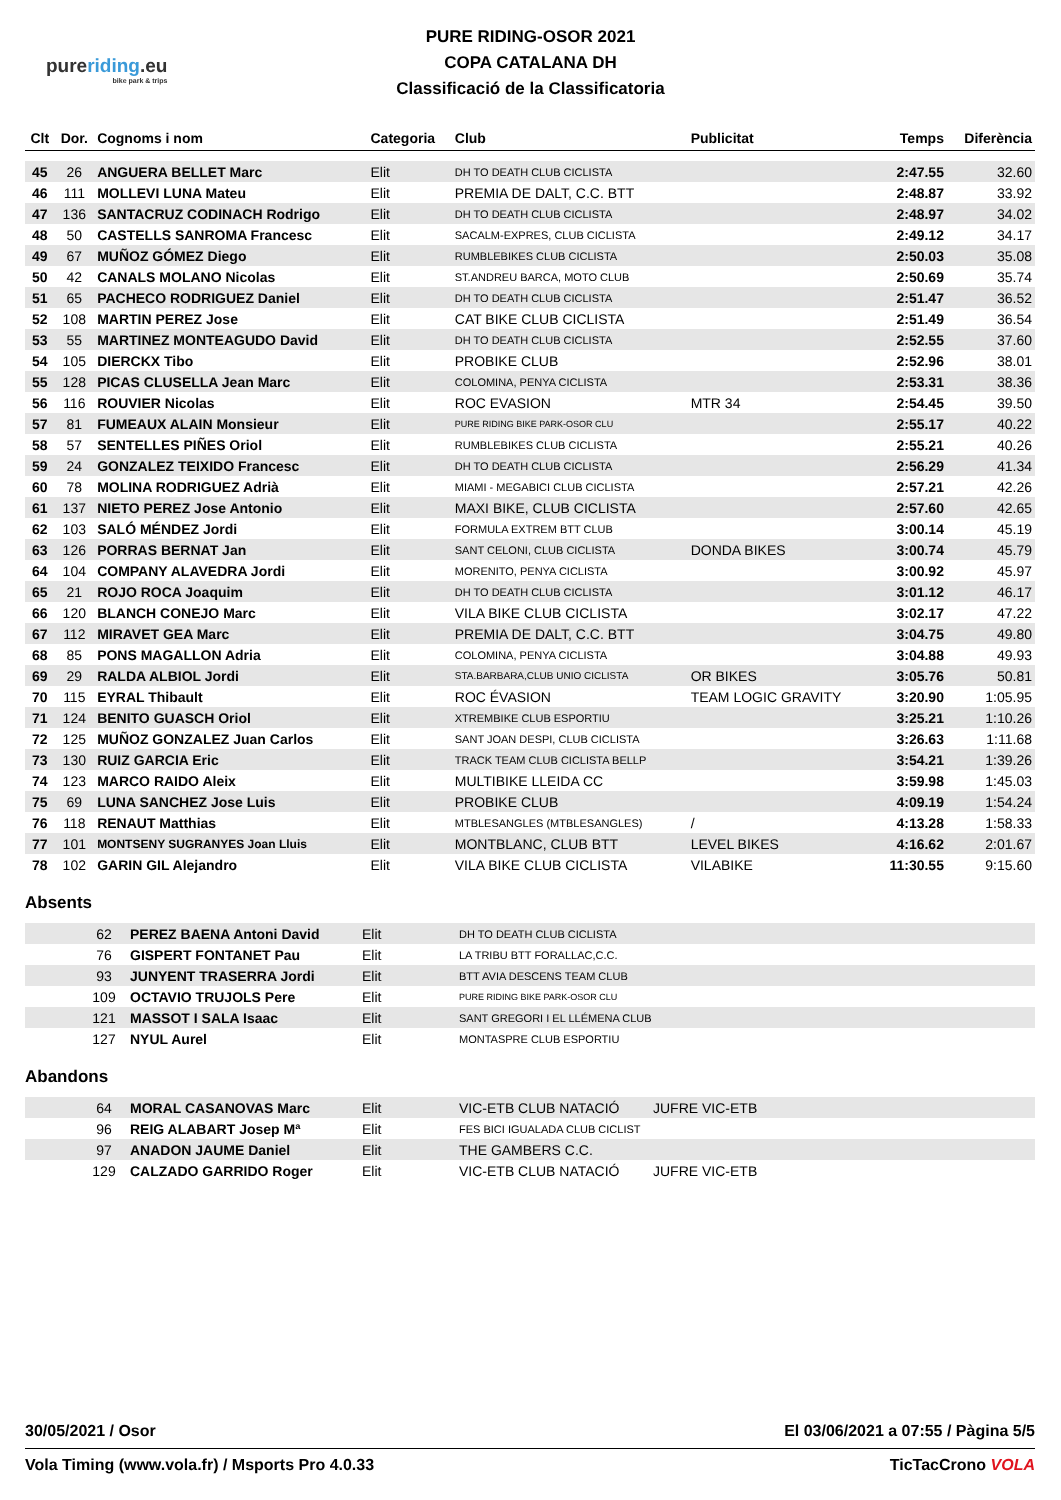pureriding.eu
bike park & trips
PURE RIDING-OSOR 2021
COPA CATALANA DH
Classificació de la Classificatoria
| Clt | Dor. | Cognoms i nom | Categoria | Club | Publicitat | Temps | Diferència |
| --- | --- | --- | --- | --- | --- | --- | --- |
| 45 | 26 | ANGUERA BELLET Marc | Elit | DH TO DEATH CLUB CICLISTA | | 2:47.55 | 32.60 |
| 46 | 111 | MOLLEVI LUNA Mateu | Elit | PREMIA DE DALT, C.C. BTT | | 2:48.87 | 33.92 |
| 47 | 136 | SANTACRUZ CODINACH Rodrigo | Elit | DH TO DEATH CLUB CICLISTA | | 2:48.97 | 34.02 |
| 48 | 50 | CASTELLS SANROMA Francesc | Elit | SACALM-EXPRES, CLUB CICLISTA | | 2:49.12 | 34.17 |
| 49 | 67 | MUÑOZ GÓMEZ Diego | Elit | RUMBLEBIKES CLUB CICLISTA | | 2:50.03 | 35.08 |
| 50 | 42 | CANALS MOLANO Nicolas | Elit | ST.ANDREU BARCA, MOTO CLUB | | 2:50.69 | 35.74 |
| 51 | 65 | PACHECO RODRIGUEZ Daniel | Elit | DH TO DEATH CLUB CICLISTA | | 2:51.47 | 36.52 |
| 52 | 108 | MARTIN PEREZ Jose | Elit | CAT BIKE CLUB CICLISTA | | 2:51.49 | 36.54 |
| 53 | 55 | MARTINEZ MONTEAGUDO David | Elit | DH TO DEATH CLUB CICLISTA | | 2:52.55 | 37.60 |
| 54 | 105 | DIERCKX Tibo | Elit | PROBIKE CLUB | | 2:52.96 | 38.01 |
| 55 | 128 | PICAS CLUSELLA Jean Marc | Elit | COLOMINA, PENYA CICLISTA | | 2:53.31 | 38.36 |
| 56 | 116 | ROUVIER Nicolas | Elit | ROC EVASION | MTR 34 | 2:54.45 | 39.50 |
| 57 | 81 | FUMEAUX ALAIN Monsieur | Elit | PURE RIDING BIKE PARK-OSOR CLU | | 2:55.17 | 40.22 |
| 58 | 57 | SENTELLES PIÑES Oriol | Elit | RUMBLEBIKES CLUB CICLISTA | | 2:55.21 | 40.26 |
| 59 | 24 | GONZALEZ TEIXIDO Francesc | Elit | DH TO DEATH CLUB CICLISTA | | 2:56.29 | 41.34 |
| 60 | 78 | MOLINA RODRIGUEZ Adrià | Elit | MIAMI - MEGABICI CLUB CICLISTA | | 2:57.21 | 42.26 |
| 61 | 137 | NIETO PEREZ Jose Antonio | Elit | MAXI BIKE, CLUB CICLISTA | | 2:57.60 | 42.65 |
| 62 | 103 | SALÓ MÉNDEZ Jordi | Elit | FORMULA EXTREM BTT CLUB | | 3:00.14 | 45.19 |
| 63 | 126 | PORRAS BERNAT Jan | Elit | SANT CELONI, CLUB CICLISTA | DONDA BIKES | 3:00.74 | 45.79 |
| 64 | 104 | COMPANY ALAVEDRA Jordi | Elit | MORENITO, PENYA CICLISTA | | 3:00.92 | 45.97 |
| 65 | 21 | ROJO ROCA Joaquim | Elit | DH TO DEATH CLUB CICLISTA | | 3:01.12 | 46.17 |
| 66 | 120 | BLANCH CONEJO Marc | Elit | VILA BIKE CLUB CICLISTA | | 3:02.17 | 47.22 |
| 67 | 112 | MIRAVET GEA Marc | Elit | PREMIA DE DALT, C.C. BTT | | 3:04.75 | 49.80 |
| 68 | 85 | PONS MAGALLON Adria | Elit | COLOMINA, PENYA CICLISTA | | 3:04.88 | 49.93 |
| 69 | 29 | RALDA ALBIOL Jordi | Elit | STA.BARBARA,CLUB UNIO CICLISTA | OR BIKES | 3:05.76 | 50.81 |
| 70 | 115 | EYRAL Thibault | Elit | ROC ÉVASION | TEAM LOGIC GRAVITY | 3:20.90 | 1:05.95 |
| 71 | 124 | BENITO GUASCH Oriol | Elit | XTREMBIKE CLUB ESPORTIU | | 3:25.21 | 1:10.26 |
| 72 | 125 | MUÑOZ GONZALEZ Juan Carlos | Elit | SANT JOAN DESPI, CLUB CICLISTA | | 3:26.63 | 1:11.68 |
| 73 | 130 | RUIZ GARCIA Eric | Elit | TRACK TEAM CLUB CICLISTA BELLP | | 3:54.21 | 1:39.26 |
| 74 | 123 | MARCO RAIDO Aleix | Elit | MULTIBIKE LLEIDA CC | | 3:59.98 | 1:45.03 |
| 75 | 69 | LUNA SANCHEZ Jose Luis | Elit | PROBIKE CLUB | | 4:09.19 | 1:54.24 |
| 76 | 118 | RENAUT Matthias | Elit | MTBLESANGLES (MTBLESANGLES) | / | 4:13.28 | 1:58.33 |
| 77 | 101 | MONTSENY SUGRANYES Joan Lluis | Elit | MONTBLANC, CLUB BTT | LEVEL BIKES | 4:16.62 | 2:01.67 |
| 78 | 102 | GARIN GIL Alejandro | Elit | VILA BIKE CLUB CICLISTA | VILABIKE | 11:30.55 | 9:15.60 |
Absents
| | 62 | PEREZ BAENA Antoni David | Elit | DH TO DEATH CLUB CICLISTA |
| | 76 | GISPERT FONTANET Pau | Elit | LA TRIBU BTT FORALLAC,C.C. |
| | 93 | JUNYENT TRASERRA Jordi | Elit | BTT AVIA DESCENS TEAM CLUB |
| | 109 | OCTAVIO TRUJOLS Pere | Elit | PURE RIDING BIKE PARK-OSOR CLU |
| | 121 | MASSOT I SALA Isaac | Elit | SANT GREGORI I EL LLÉMENA CLUB |
| | 127 | NYUL Aurel | Elit | MONTASPRE CLUB ESPORTIU |
Abandons
| | 64 | MORAL CASANOVAS Marc | Elit | VIC-ETB CLUB NATACIÓ | JUFRE VIC-ETB |
| | 96 | REIG ALABART Josep Mª | Elit | FES BICI IGUALADA CLUB CICLIST | |
| | 97 | ANADON JAUME Daniel | Elit | THE GAMBERS C.C. | |
| | 129 | CALZADO GARRIDO Roger | Elit | VIC-ETB CLUB NATACIÓ | JUFRE VIC-ETB |
30/05/2021 / Osor El 03/06/2021 a 07:55 / Pàgina 5/5
Vola Timing (www.vola.fr) / Msports Pro 4.0.33 TicTacCrono VOLA